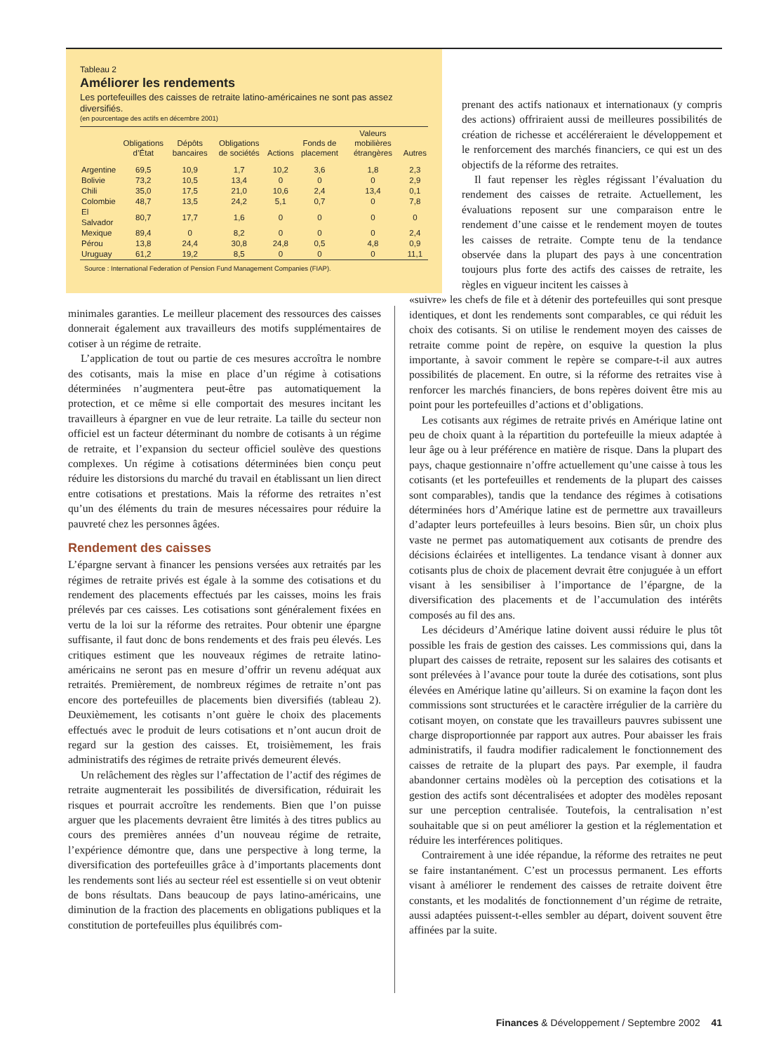Tableau 2
Améliorer les rendements
Les portefeuilles des caisses de retraite latino-américaines ne sont pas assez diversifiés.
(en pourcentage des actifs en décembre 2001)
| | Obligations d’État | Dépôts bancaires | Obligations de sociétés | Actions | Fonds de placement | Valeurs mobilières étrangères | Autres |
| --- | --- | --- | --- | --- | --- | --- | --- |
| Argentine | 69,5 | 10,9 | 1,7 | 10,2 | 3,6 | 1,8 | 2,3 |
| Bolivie | 73,2 | 10,5 | 13,4 | 0 | 0 | 0 | 2,9 |
| Chili | 35,0 | 17,5 | 21,0 | 10,6 | 2,4 | 13,4 | 0,1 |
| Colombie | 48,7 | 13,5 | 24,2 | 5,1 | 0,7 | 0 | 7,8 |
| El Salvador | 80,7 | 17,7 | 1,6 | 0 | 0 | 0 | 0 |
| Mexique | 89,4 | 0 | 8,2 | 0 | 0 | 0 | 2,4 |
| Pérou | 13,8 | 24,4 | 30,8 | 24,8 | 0,5 | 4,8 | 0,9 |
| Uruguay | 61,2 | 19,2 | 8,5 | 0 | 0 | 0 | 11,1 |
Source : International Federation of Pension Fund Management Companies (FIAP).
minimales garanties. Le meilleur placement des ressources des caisses donnerait également aux travailleurs des motifs supplémentaires de cotiser à un régime de retraite.
L’application de tout ou partie de ces mesures accroîtra le nombre des cotisants, mais la mise en place d’un régime à cotisations déterminées n’augmentera peut-être pas automatiquement la protection, et ce même si elle comportait des mesures incitant les travailleurs à épargner en vue de leur retraite. La taille du secteur non officiel est un facteur déterminant du nombre de cotisants à un régime de retraite, et l’expansion du secteur officiel soulève des questions complexes. Un régime à cotisations déterminées bien conçu peut réduire les distorsions du marché du travail en établissant un lien direct entre cotisations et prestations. Mais la réforme des retraites n’est qu’un des éléments du train de mesures nécessaires pour réduire la pauvreté chez les personnes âgées.
Rendement des caisses
L’épargne servant à financer les pensions versées aux retraités par les régimes de retraite privés est égale à la somme des cotisations et du rendement des placements effectués par les caisses, moins les frais prélevés par ces caisses. Les cotisations sont généralement fixées en vertu de la loi sur la réforme des retraites. Pour obtenir une épargne suffisante, il faut donc de bons rendements et des frais peu élevés. Les critiques estiment que les nouveaux régimes de retraite latino-américains ne seront pas en mesure d’offrir un revenu adéquat aux retraités. Premièrement, de nombreux régimes de retraite n’ont pas encore des portefeuilles de placements bien diversifiés (tableau 2). Deuxièmement, les cotisants n’ont guère le choix des placements effectués avec le produit de leurs cotisations et n’ont aucun droit de regard sur la gestion des caisses. Et, troisièmement, les frais administratifs des régimes de retraite privés demeurent élevés.
Un relâchement des règles sur l’affectation de l’actif des régimes de retraite augmenterait les possibilités de diversification, réduirait les risques et pourrait accroître les rendements. Bien que l’on puisse arguer que les placements devraient être limités à des titres publics au cours des premières années d’un nouveau régime de retraite, l’expérience démontre que, dans une perspective à long terme, la diversification des portefeuilles grâce à d’importants placements dont les rendements sont liés au secteur réel est essentielle si on veut obtenir de bons résultats. Dans beaucoup de pays latino-américains, une diminution de la fraction des placements en obligations publiques et la constitution de portefeuilles plus équilibrés com-
prenant des actifs nationaux et internationaux (y compris des actions) offriraient aussi de meilleures possibilités de création de richesse et accéléreraient le développement et le renforcement des marchés financiers, ce qui est un des objectifs de la réforme des retraites.
Il faut repenser les règles régissant l’évaluation du rendement des caisses de retraite. Actuellement, les évaluations reposent sur une comparaison entre le rendement d’une caisse et le rendement moyen de toutes les caisses de retraite. Compte tenu de la tendance observée dans la plupart des pays à une concentration toujours plus forte des actifs des caisses de retraite, les règles en vigueur incitent les caisses à
«suivre» les chefs de file et à détenir des portefeuilles qui sont presque identiques, et dont les rendements sont comparables, ce qui réduit les choix des cotisants. Si on utilise le rendement moyen des caisses de retraite comme point de repère, on esquive la question la plus importante, à savoir comment le repère se compare-t-il aux autres possibilités de placement. En outre, si la réforme des retraites vise à renforcer les marchés financiers, de bons repères doivent être mis au point pour les portefeuilles d’actions et d’obligations.
Les cotisants aux régimes de retraite privés en Amérique latine ont peu de choix quant à la répartition du portefeuille la mieux adaptée à leur âge ou à leur préférence en matière de risque. Dans la plupart des pays, chaque gestionnaire n’offre actuellement qu’une caisse à tous les cotisants (et les portefeuilles et rendements de la plupart des caisses sont comparables), tandis que la tendance des régimes à cotisations déterminées hors d’Amérique latine est de permettre aux travailleurs d’adapter leurs portefeuilles à leurs besoins. Bien sûr, un choix plus vaste ne permet pas automatiquement aux cotisants de prendre des décisions éclairées et intelligentes. La tendance visant à donner aux cotisants plus de choix de placement devrait être conjuguée à un effort visant à les sensibiliser à l’importance de l’épargne, de la diversification des placements et de l’accumulation des intérêts composés au fil des ans.
Les décideurs d’Amérique latine doivent aussi réduire le plus tôt possible les frais de gestion des caisses. Les commissions qui, dans la plupart des caisses de retraite, reposent sur les salaires des cotisants et sont prélevées à l’avance pour toute la durée des cotisations, sont plus élevées en Amérique latine qu’ailleurs. Si on examine la façon dont les commissions sont structurées et le caractère irrégulier de la carrière du cotisant moyen, on constate que les travailleurs pauvres subissent une charge disproportionnée par rapport aux autres. Pour abaisser les frais administratifs, il faudra modifier radicalement le fonctionnement des caisses de retraite de la plupart des pays. Par exemple, il faudra abandonner certains modèles où la perception des cotisations et la gestion des actifs sont décentralisées et adopter des modèles reposant sur une perception centralisée. Toutefois, la centralisation n’est souhaitable que si on peut améliorer la gestion et la réglementation et réduire les interférences politiques.
Contrairement à une idée répandue, la réforme des retraites ne peut se faire instantanément. C’est un processus permanent. Les efforts visant à améliorer le rendement des caisses de retraite doivent être constants, et les modalités de fonctionnement d’un régime de retraite, aussi adaptées puissent-t-elles sembler au départ, doivent souvent être affinées par la suite.
Finances & Développement / Septembre 2002 41